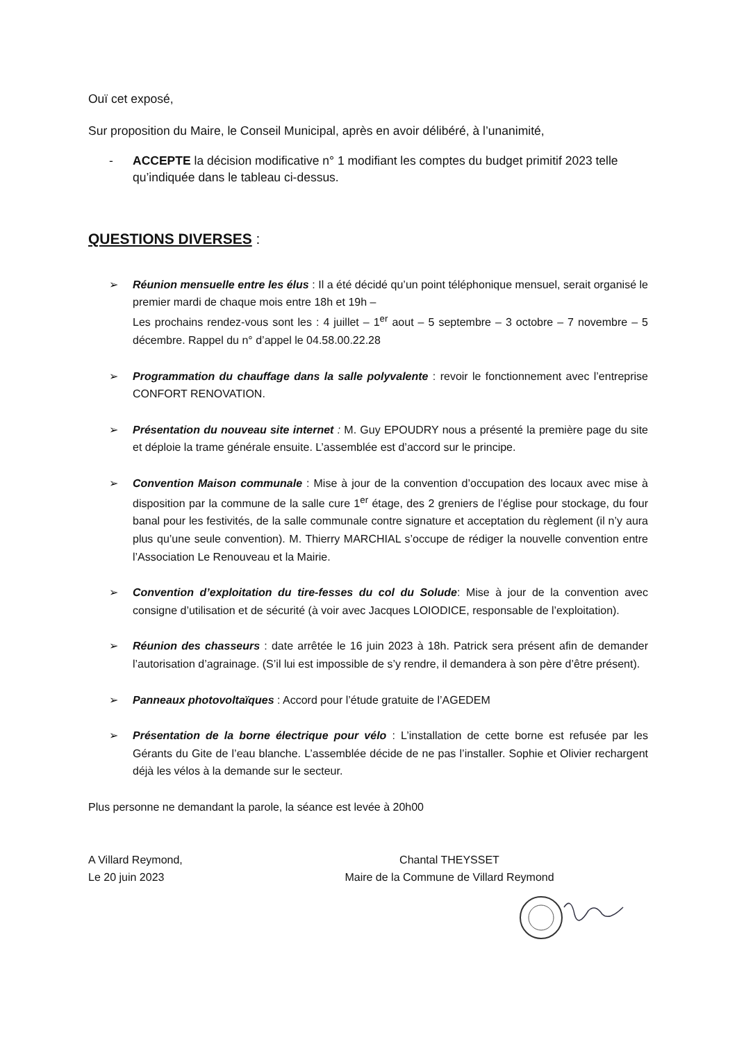Ouï cet exposé,
Sur proposition du Maire, le Conseil Municipal, après en avoir délibéré, à l’unanimité,
- ACCEPTE la décision modificative n° 1 modifiant les comptes du budget primitif 2023 telle qu’indiquée dans le tableau ci-dessus.
QUESTIONS DIVERSES :
➢ Réunion mensuelle entre les élus : Il a été décidé qu’un point téléphonique mensuel, serait organisé le premier mardi de chaque mois entre 18h et 19h –
Les prochains rendez-vous sont les : 4 juillet – 1<sup>er</sup> aout – 5 septembre – 3 octobre – 7 novembre – 5 décembre. Rappel du n° d’appel le 04.58.00.22.28
➢ Programmation du chauffage dans la salle polyvalente : revoir le fonctionnement avec l’entreprise CONFORT RENOVATION.
➢ Présentation du nouveau site internet : M. Guy EPOUDRY nous a présenté la première page du site et déploie la trame générale ensuite. L’assemblée est d’accord sur le principe.
➢ Convention Maison communale : Mise à jour de la convention d’occupation des locaux avec mise à disposition par la commune de la salle cure 1<sup>er</sup> étage, des 2 greniers de l’église pour stockage, du four banal pour les festivités, de la salle communale contre signature et acceptation du règlement (il n’y aura plus qu’une seule convention). M. Thierry MARCHIAL s’occupe de rédiger la nouvelle convention entre l’Association Le Renouveau et la Mairie.
➢ Convention d’exploitation du tire-fesses du col du Solude: Mise à jour de la convention avec consigne d’utilisation et de sécurité (à voir avec Jacques LOIODICE, responsable de l’exploitation).
➢ Réunion des chasseurs : date arrêtée le 16 juin 2023 à 18h. Patrick sera présent afin de demander l’autorisation d’agrainage. (S’il lui est impossible de s’y rendre, il demandera à son père d’être présent).
➢ Panneaux photovoltaïques : Accord pour l’étude gratuite de l’AGEDEM
➢ Présentation de la borne électrique pour vélo : L’installation de cette borne est refusée par les Gérants du Gite de l’eau blanche. L’assemblée décide de ne pas l’installer. Sophie et Olivier rechargent déjà les vélos à la demande sur le secteur.
Plus personne ne demandant la parole, la séance est levée à 20h00
A Villard Reymond,
Le 20 juin 2023
Chantal THEYSSET
Maire de la Commune de Villard Reymond